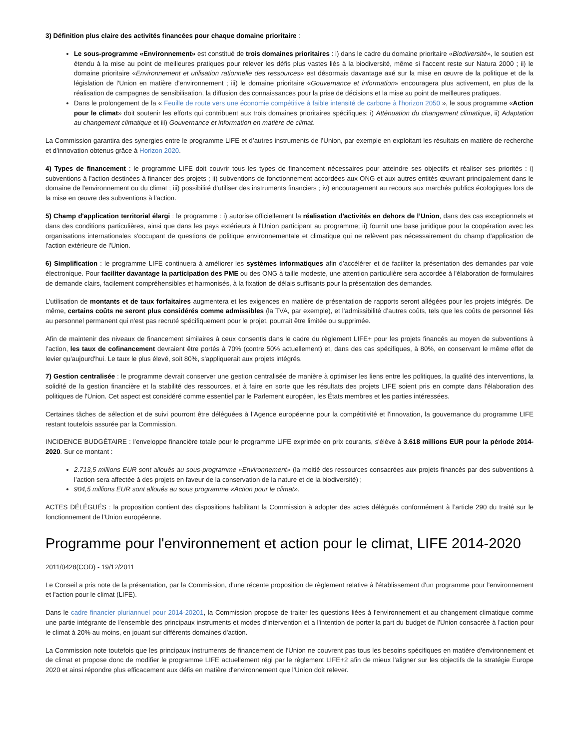3) Définition plus claire des activités financées pour chaque domaine prioritaire :
Le sous-programme «Environnement» est constitué de trois domaines prioritaires : i) dans le cadre du domaine prioritaire «Biodiversité», le soutien est étendu à la mise au point de meilleures pratiques pour relever les défis plus vastes liés à la biodiversité, même si l'accent reste sur Natura 2000 ; ii) le domaine prioritaire «Environnement et utilisation rationnelle des ressources» est désormais davantage axé sur la mise en œuvre de la politique et de la législation de l'Union en matière d’environnement ; iii) le domaine prioritaire «Gouvernance et information» encouragera plus activement, en plus de la réalisation de campagnes de sensibilisation, la diffusion des connaissances pour la prise de décisions et la mise au point de meilleures pratiques.
Dans le prolongement de la « Feuille de route vers une économie compétitive à faible intensité de carbone à l'horizon 2050 », le sous programme «Action pour le climat» doit soutenir les efforts qui contribuent aux trois domaines prioritaires spécifiques: i) Atténuation du changement climatique, ii) Adaptation au changement climatique et iii) Gouvernance et information en matière de climat.
La Commission garantira des synergies entre le programme LIFE et d’autres instruments de l’Union, par exemple en exploitant les résultats en matière de recherche et d'innovation obtenus grâce à Horizon 2020.
4) Types de financement : le programme LIFE doit couvrir tous les types de financement nécessaires pour atteindre ses objectifs et réaliser ses priorités : i) subventions à l'action destinées à financer des projets ; ii) subventions de fonctionnement accordées aux ONG et aux autres entités œuvrant principalement dans le domaine de l'environnement ou du climat ; iii) possibilité d’utiliser des instruments financiers ; iv) encouragement au recours aux marchés publics écologiques lors de la mise en œuvre des subventions à l'action.
5) Champ d'application territorial élargi : le programme : i) autorise officiellement la réalisation d'activités en dehors de l’Union, dans des cas exceptionnels et dans des conditions particulières, ainsi que dans les pays extérieurs à l'Union participant au programme; ii) fournit une base juridique pour la coopération avec les organisations internationales s'occupant de questions de politique environnementale et climatique qui ne relèvent pas nécessairement du champ d'application de l'action extérieure de l'Union.
6) Simplification : le programme LIFE continuera à améliorer les systèmes informatiques afin d'accélérer et de faciliter la présentation des demandes par voie électronique. Pour faciliter davantage la participation des PME ou des ONG à taille modeste, une attention particulière sera accordée à l'élaboration de formulaires de demande clairs, facilement compréhensibles et harmonisés, à la fixation de délais suffisants pour la présentation des demandes.
L’utilisation de montants et de taux forfaitaires augmentera et les exigences en matière de présentation de rapports seront allégées pour les projets intégrés. De même, certains coûts ne seront plus considérés comme admissibles (la TVA, par exemple), et l'admissibilité d’autres coûts, tels que les coûts de personnel liés au personnel permanent qui n'est pas recruté spécifiquement pour le projet, pourrait être limitée ou supprimée.
Afin de maintenir des niveaux de financement similaires à ceux consentis dans le cadre du règlement LIFE+ pour les projets financés au moyen de subventions à l’action, les taux de cofinancement devraient être portés à 70% (contre 50% actuellement) et, dans des cas spécifiques, à 80%, en conservant le même effet de levier qu'aujourd'hui. Le taux le plus élevé, soit 80%, s'appliquerait aux projets intégrés.
7) Gestion centralisée : le programme devrait conserver une gestion centralisée de manière à optimiser les liens entre les politiques, la qualité des interventions, la solidité de la gestion financière et la stabilité des ressources, et à faire en sorte que les résultats des projets LIFE soient pris en compte dans l'élaboration des politiques de l'Union. Cet aspect est considéré comme essentiel par le Parlement européen, les États membres et les parties intéressées.
Certaines tâches de sélection et de suivi pourront être déléguées à l’Agence européenne pour la compétitivité et l'innovation, la gouvernance du programme LIFE restant toutefois assurée par la Commission.
INCIDENCE BUDGÉTAIRE : l’enveloppe financière totale pour le programme LIFE exprimée en prix courants, s'élève à 3.618 millions EUR pour la période 2014-2020. Sur ce montant :
2.713,5 millions EUR sont alloués au sous-programme «Environnement» (la moitié des ressources consacrées aux projets financés par des subventions à l’action sera affectée à des projets en faveur de la conservation de la nature et de la biodiversité) ;
904,5 millions EUR sont alloués au sous programme «Action pour le climat».
ACTES DÉLÉGUÉS : la proposition contient des dispositions habilitant la Commission à adopter des actes délégués conformément à l’article 290 du traité sur le fonctionnement de l’Union européenne.
Programme pour l'environnement et action pour le climat, LIFE 2014-2020
2011/0428(COD) - 19/12/2011
Le Conseil a pris note de la présentation, par la Commission, d'une récente proposition de règlement relative à l'établissement d'un programme pour l'environnement et l'action pour le climat (LIFE).
Dans le cadre financier pluriannuel pour 2014-20201, la Commission propose de traiter les questions liées à l'environnement et au changement climatique comme une partie intégrante de l'ensemble des principaux instruments et modes d'intervention et a l'intention de porter la part du budget de l'Union consacrée à l'action pour le climat à 20% au moins, en jouant sur différents domaines d'action.
La Commission note toutefois que les principaux instruments de financement de l'Union ne couvrent pas tous les besoins spécifiques en matière d'environnement et de climat et propose donc de modifier le programme LIFE actuellement régi par le règlement LIFE+2 afin de mieux l'aligner sur les objectifs de la stratégie Europe 2020 et ainsi répondre plus efficacement aux défis en matière d'environnement que l'Union doit relever.